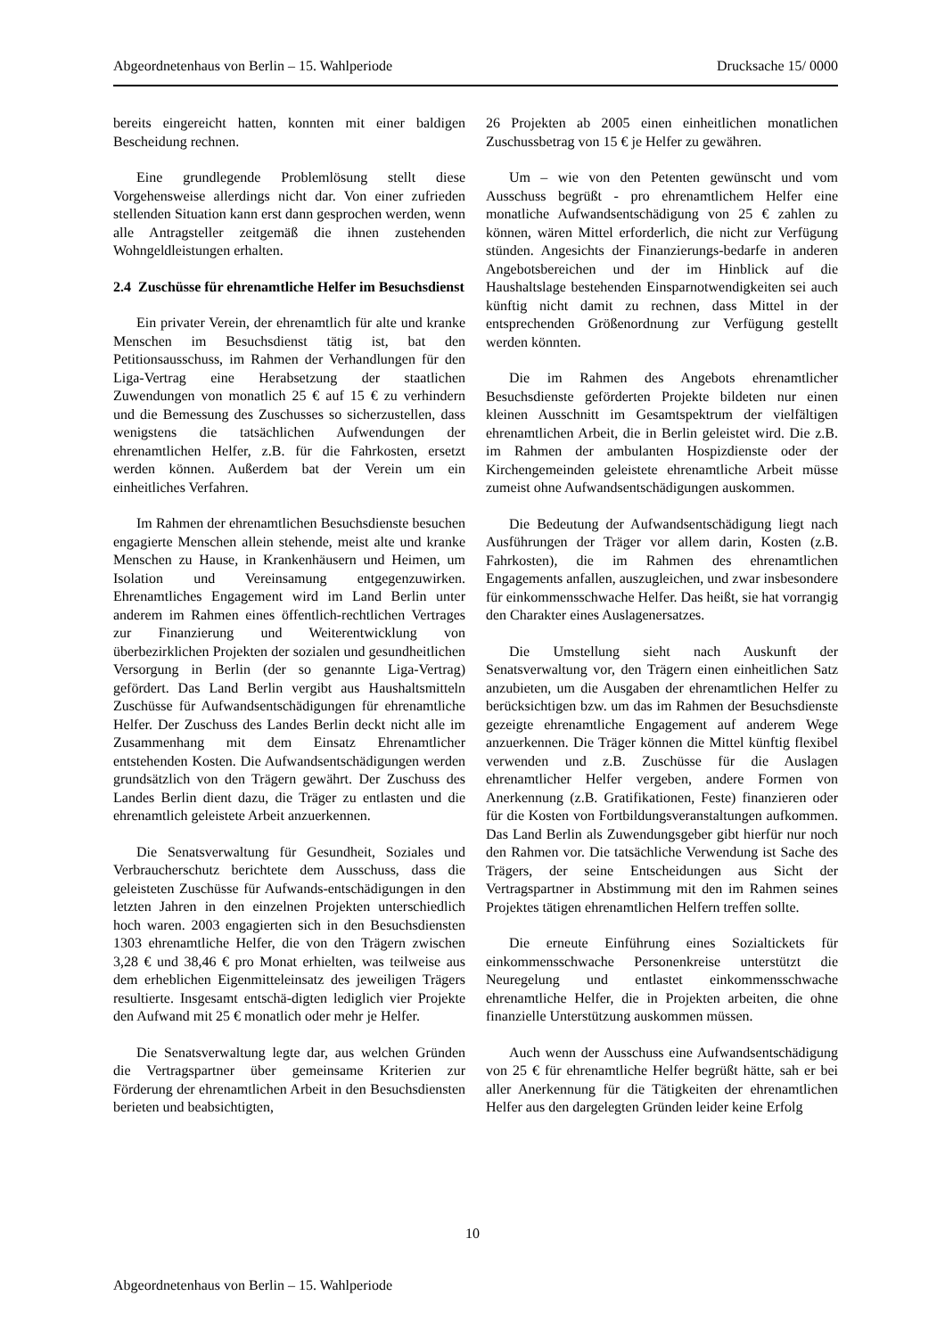Abgeordnetenhaus von Berlin – 15. Wahlperiode Drucksache 15/ 0000
bereits eingereicht hatten, konnten mit einer baldigen Bescheidung rechnen.
Eine grundlegende Problemlösung stellt diese Vorgehensweise allerdings nicht dar. Von einer zufrieden stellenden Situation kann erst dann gesprochen werden, wenn alle Antragsteller zeitgemäß die ihnen zustehenden Wohngeldleistungen erhalten.
2.4 Zuschüsse für ehrenamtliche Helfer im Besuchsdienst
Ein privater Verein, der ehrenamtlich für alte und kranke Menschen im Besuchsdienst tätig ist, bat den Petitionsausschuss, im Rahmen der Verhandlungen für den Liga-Vertrag eine Herabsetzung der staatlichen Zuwendungen von monatlich 25 € auf 15 € zu verhindern und die Bemessung des Zuschusses so sicherzustellen, dass wenigstens die tatsächlichen Aufwendungen der ehrenamtlichen Helfer, z.B. für die Fahrkosten, ersetzt werden können. Außerdem bat der Verein um ein einheitliches Verfahren.
Im Rahmen der ehrenamtlichen Besuchsdienste besuchen engagierte Menschen allein stehende, meist alte und kranke Menschen zu Hause, in Krankenhäusern und Heimen, um Isolation und Vereinsamung entgegenzuwirken. Ehrenamtliches Engagement wird im Land Berlin unter anderem im Rahmen eines öffentlich-rechtlichen Vertrages zur Finanzierung und Weiterentwicklung von überbezirklichen Projekten der sozialen und gesundheitlichen Versorgung in Berlin (der so genannte Liga-Vertrag) gefördert. Das Land Berlin vergibt aus Haushaltsmitteln Zuschüsse für Aufwandsentschädigungen für ehrenamtliche Helfer. Der Zuschuss des Landes Berlin deckt nicht alle im Zusammenhang mit dem Einsatz Ehrenamtlicher entstehenden Kosten. Die Aufwandsentschädigungen werden grundsätzlich von den Trägern gewährt. Der Zuschuss des Landes Berlin dient dazu, die Träger zu entlasten und die ehrenamtlich geleistete Arbeit anzuerkennen.
Die Senatsverwaltung für Gesundheit, Soziales und Verbraucherschutz berichtete dem Ausschuss, dass die geleisteten Zuschüsse für Aufwands-entschädigungen in den letzten Jahren in den einzelnen Projekten unterschiedlich hoch waren. 2003 engagierten sich in den Besuchsdiensten 1303 ehrenamtliche Helfer, die von den Trägern zwischen 3,28 € und 38,46 € pro Monat erhielten, was teilweise aus dem erheblichen Eigenmitteleinsatz des jeweiligen Trägers resultierte. Insgesamt entschä-digten lediglich vier Projekte den Aufwand mit 25 € monatlich oder mehr je Helfer.
Die Senatsverwaltung legte dar, aus welchen Gründen die Vertragspartner über gemeinsame Kriterien zur Förderung der ehrenamtlichen Arbeit in den Besuchsdiensten berieten und beabsichtigten,
26 Projekten ab 2005 einen einheitlichen monatlichen Zuschussbetrag von 15 € je Helfer zu gewähren.
Um – wie von den Petenten gewünscht und vom Ausschuss begrüßt - pro ehrenamtlichem Helfer eine monatliche Aufwandsentschädigung von 25 € zahlen zu können, wären Mittel erforderlich, die nicht zur Verfügung stünden. Angesichts der Finanzierungs-bedarfe in anderen Angebotsbereichen und der im Hinblick auf die Haushaltslage bestehenden Einsparnotwendigkeiten sei auch künftig nicht damit zu rechnen, dass Mittel in der entsprechenden Größenordnung zur Verfügung gestellt werden könnten.
Die im Rahmen des Angebots ehrenamtlicher Besuchsdienste geförderten Projekte bildeten nur einen kleinen Ausschnitt im Gesamtspektrum der vielfältigen ehrenamtlichen Arbeit, die in Berlin geleistet wird. Die z.B. im Rahmen der ambulanten Hospizdienste oder der Kirchengemeinden geleistete ehrenamtliche Arbeit müsse zumeist ohne Aufwandsentschädigungen auskommen.
Die Bedeutung der Aufwandsentschädigung liegt nach Ausführungen der Träger vor allem darin, Kosten (z.B. Fahrkosten), die im Rahmen des ehrenamtlichen Engagements anfallen, auszugleichen, und zwar insbesondere für einkommensschwache Helfer. Das heißt, sie hat vorrangig den Charakter eines Auslagenersatzes.
Die Umstellung sieht nach Auskunft der Senatsverwaltung vor, den Trägern einen einheitlichen Satz anzubieten, um die Ausgaben der ehrenamtlichen Helfer zu berücksichtigen bzw. um das im Rahmen der Besuchsdienste gezeigte ehrenamtliche Engagement auf anderem Wege anzuerkennen. Die Träger können die Mittel künftig flexibel verwenden und z.B. Zuschüsse für die Auslagen ehrenamtlicher Helfer vergeben, andere Formen von Anerkennung (z.B. Gratifikationen, Feste) finanzieren oder für die Kosten von Fortbildungsveranstaltungen aufkommen. Das Land Berlin als Zuwendungsgeber gibt hierfür nur noch den Rahmen vor. Die tatsächliche Verwendung ist Sache des Trägers, der seine Entscheidungen aus Sicht der Vertragspartner in Abstimmung mit den im Rahmen seines Projektes tätigen ehrenamtlichen Helfern treffen sollte.
Die erneute Einführung eines Sozialtickets für einkommensschwache Personenkreise unterstützt die Neuregelung und entlastet einkommensschwache ehrenamtliche Helfer, die in Projekten arbeiten, die ohne finanzielle Unterstützung auskommen müssen.
Auch wenn der Ausschuss eine Aufwandsentschädigung von 25 € für ehrenamtliche Helfer begrüßt hätte, sah er bei aller Anerkennung für die Tätigkeiten der ehrenamtlichen Helfer aus den dargelegten Gründen leider keine Erfolg
10
Abgeordnetenhaus von Berlin – 15. Wahlperiode